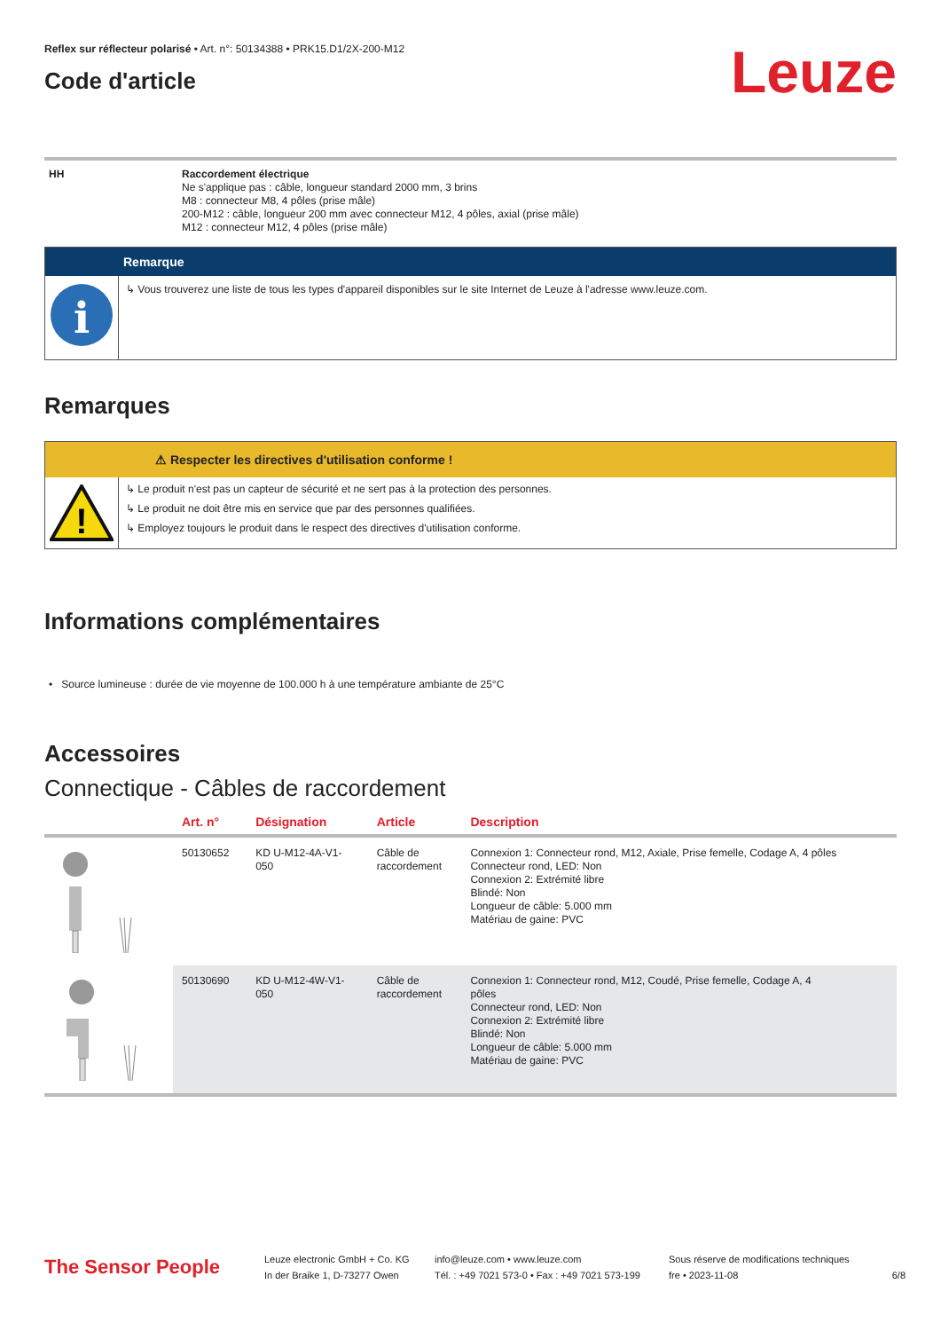Reflex sur réflecteur polarisé • Art. n°: 50134388 • PRK15.D1/2X-200-M12
Code d'article
Leuze
HH Raccordement électrique
Ne s'applique pas : câble, longueur standard 2000 mm, 3 brins
M8 : connecteur M8, 4 pôles (prise mâle)
200-M12 : câble, longueur 200 mm avec connecteur M12, 4 pôles, axial (prise mâle)
M12 : connecteur M12, 4 pôles (prise mâle)
Remarque
i
↳ Vous trouverez une liste de tous les types d'appareil disponibles sur le site Internet de Leuze à l'adresse www.leuze.com.
Remarques
⚠ Respecter les directives d'utilisation conforme !
!
↳ Le produit n'est pas un capteur de sécurité et ne sert pas à la protection des personnes.
↳ Le produit ne doit être mis en service que par des personnes qualifiées.
↳ Employez toujours le produit dans le respect des directives d'utilisation conforme.
Informations complémentaires
• Source lumineuse : durée de vie moyenne de 100.000 h à une température ambiante de 25°C
Accessoires
Connectique - Câbles de raccordement
| | Art. n° | Désignation | Article | Description |
| --- | --- | --- | --- | --- |
| | 50130652 | KD U-M12-4A-V1- 050 | Câble de raccordement | Connexion 1: Connecteur rond, M12, Axiale, Prise femelle, Codage A, 4 pôles Connecteur rond, LED: Non Connexion 2: Extrémité libre Blindé: Non Longueur de câble: 5.000 mm Matériau de gaine: PVC |
| | 50130690 | KD U-M12-4W-V1- 050 | Câble de raccordement | Connexion 1: Connecteur rond, M12, Coudé, Prise femelle, Codage A, 4 pôles Connecteur rond, LED: Non Connexion 2: Extrémité libre Blindé: Non Longueur de câble: 5.000 mm Matériau de gaine: PVC |
The Sensor People
Leuze electronic GmbH + Co. KG
In der Braike 1, D-73277 Owen
info@leuze.com • www.leuze.com
Tél. : +49 7021 573-0 • Fax : +49 7021 573-199
Sous réserve de modifications techniques
fre • 2023-11-08
6/8